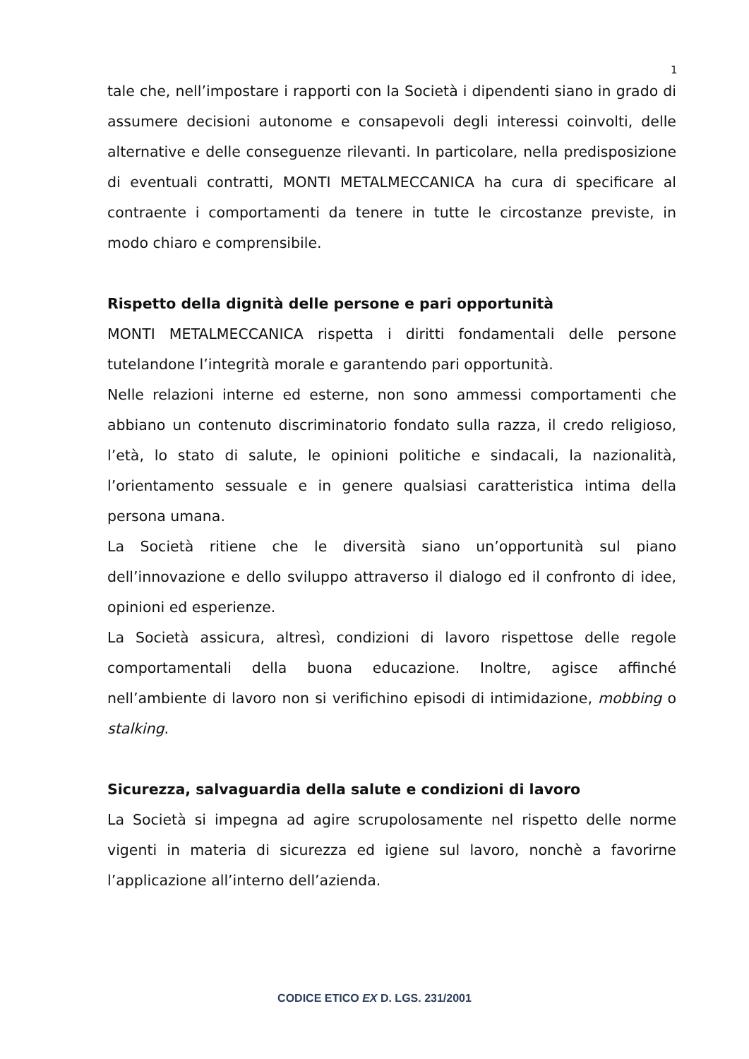1
tale che, nell’impostare i rapporti con la Società i dipendenti siano in grado di assumere decisioni autonome e consapevoli degli interessi coinvolti, delle alternative e delle conseguenze rilevanti. In particolare, nella predisposizione di eventuali contratti, MONTI METALMECCANICA ha cura di specificare al contraente i comportamenti da tenere in tutte le circostanze previste, in modo chiaro e comprensibile.
Rispetto della dignità delle persone e pari opportunità
MONTI METALMECCANICA rispetta i diritti fondamentali delle persone tutelandone l’integrità morale e garantendo pari opportunità.
Nelle relazioni interne ed esterne, non sono ammessi comportamenti che abbiano un contenuto discriminatorio fondato sulla razza, il credo religioso, l’età, lo stato di salute, le opinioni politiche e sindacali, la nazionalità, l’orientamento sessuale e in genere qualsiasi caratteristica intima della persona umana.
La Società ritiene che le diversità siano un’opportunità sul piano dell’innovazione e dello sviluppo attraverso il dialogo ed il confronto di idee, opinioni ed esperienze.
La Società assicura, altresì, condizioni di lavoro rispettose delle regole comportamentali della buona educazione. Inoltre, agisce affinché nell’ambiente di lavoro non si verifichino episodi di intimidazione, mobbing o stalking.
Sicurezza, salvaguardia della salute e condizioni di lavoro
La Società si impegna ad agire scrupolosamente nel rispetto delle norme vigenti in materia di sicurezza ed igiene sul lavoro, nonchè a favorirne l’applicazione all’interno dell’azienda.
CODICE ETICO EX D. LGS. 231/2001